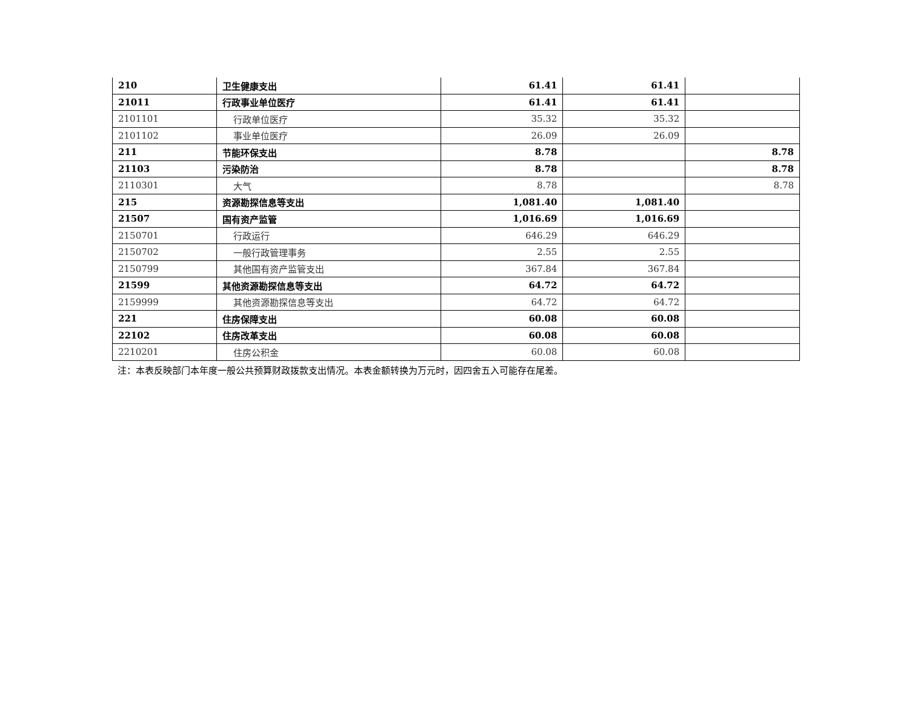| 210 | 卫生健康支出 | 61.41 | 61.41 | |
| 21011 | 行政事业单位医疗 | 61.41 | 61.41 | |
| 2101101 | 行政单位医疗 | 35.32 | 35.32 | |
| 2101102 | 事业单位医疗 | 26.09 | 26.09 | |
| 211 | 节能环保支出 | 8.78 | | 8.78 |
| 21103 | 污染防治 | 8.78 | | 8.78 |
| 2110301 | 大气 | 8.78 | | 8.78 |
| 215 | 资源勘探信息等支出 | 1,081.40 | 1,081.40 | |
| 21507 | 国有资产监管 | 1,016.69 | 1,016.69 | |
| 2150701 | 行政运行 | 646.29 | 646.29 | |
| 2150702 | 一般行政管理事务 | 2.55 | 2.55 | |
| 2150799 | 其他国有资产监管支出 | 367.84 | 367.84 | |
| 21599 | 其他资源勘探信息等支出 | 64.72 | 64.72 | |
| 2159999 | 其他资源勘探信息等支出 | 64.72 | 64.72 | |
| 221 | 住房保障支出 | 60.08 | 60.08 | |
| 22102 | 住房改革支出 | 60.08 | 60.08 | |
| 2210201 | 住房公积金 | 60.08 | 60.08 | |
注：本表反映部门本年度一般公共预算财政拨款支出情况。本表金额转换为万元时，因四舍五入可能存在尾差。